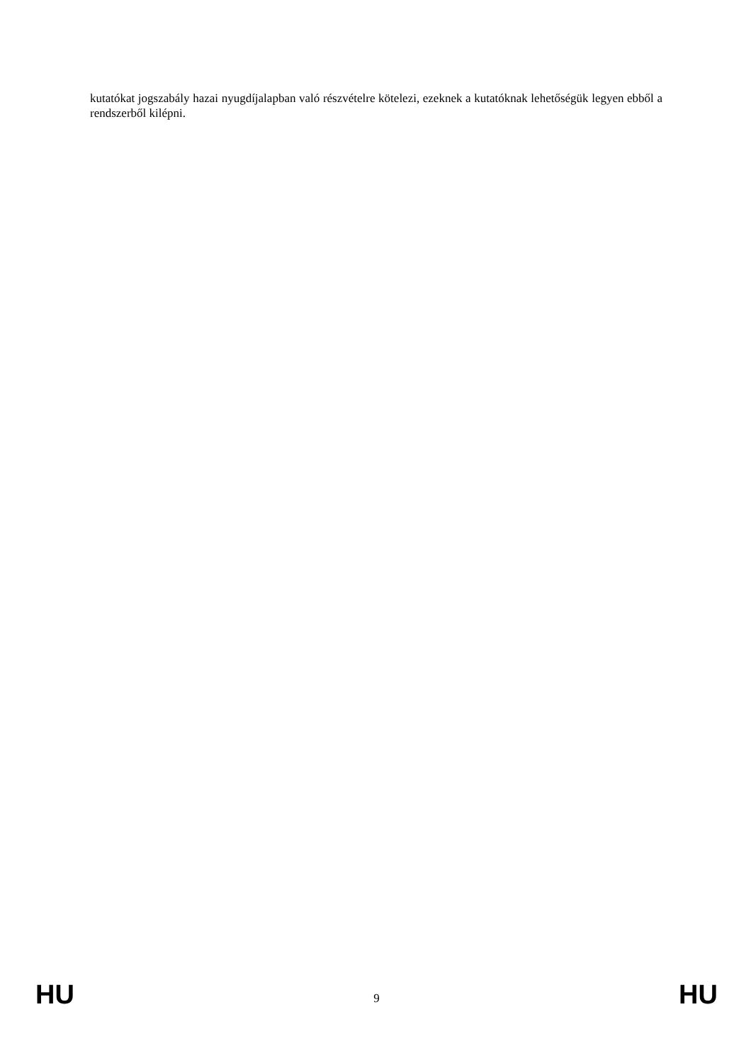kutatókat jogszabály hazai nyugdíjalapban való részvételre kötelezi, ezeknek a kutatóknak lehetőségük legyen ebből a rendszerből kilépni.
HU 9 HU